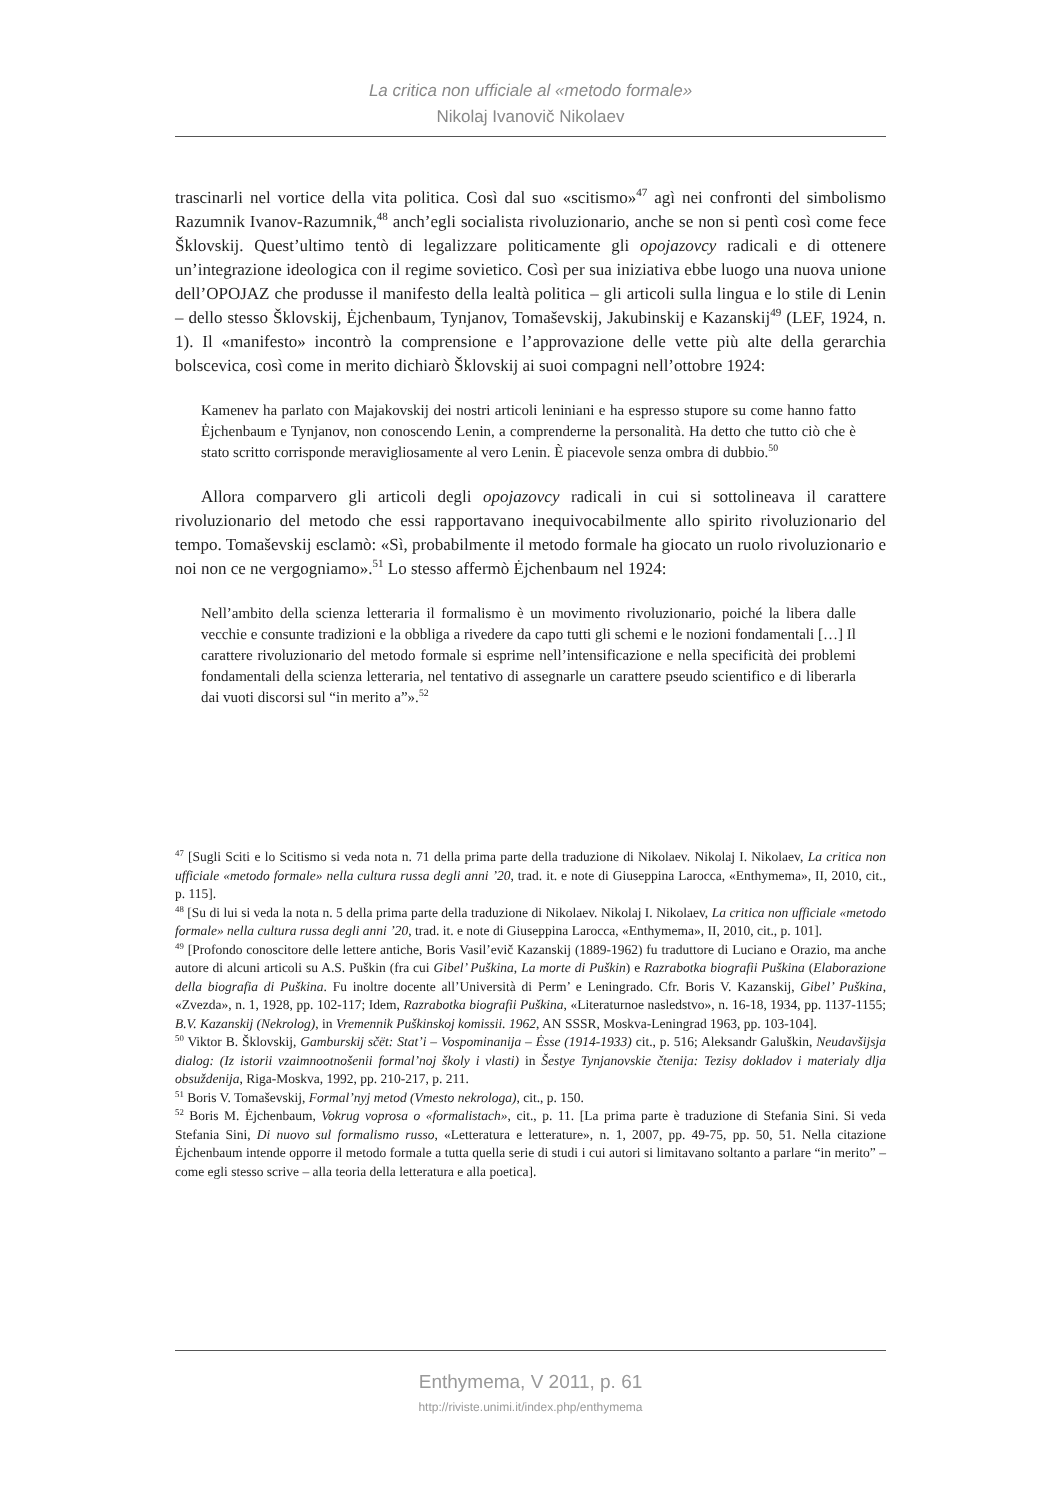La critica non ufficiale al «metodo formale»
Nikolaj Ivanovič Nikolaev
trascinarli nel vortice della vita politica. Così dal suo «scitismo»<sup>47</sup> agì nei confronti del simbolismo Razumnik Ivanov-Razumnik,<sup>48</sup> anch’egli socialista rivoluzionario, anche se non si pentì così come fece Šklovskij. Quest’ultimo tentò di legalizzare politicamente gli opojazovcy radicali e di ottenere un’integrazione ideologica con il regime sovietico. Così per sua iniziativa ebbe luogo una nuova unione dell’OPOJAZ che produsse il manifesto della lealtà politica – gli articoli sulla lingua e lo stile di Lenin – dello stesso Šklovskij, Ėjchenbaum, Tynjanov, Tomaševskij, Jakubinskij e Kazanskij<sup>49</sup> (LEF, 1924, n. 1). Il «manifesto» incontrò la comprensione e l’approvazione delle vette più alte della gerarchia bolscevica, così come in merito dichiarò Šklovskij ai suoi compagni nell’ottobre 1924:
Kamenev ha parlato con Majakovskij dei nostri articoli leniniani e ha espresso stupore su come hanno fatto Ėjchenbaum e Tynjanov, non conoscendo Lenin, a comprenderne la personalità. Ha detto che tutto ciò che è stato scritto corrisponde meravigliosamente al vero Lenin. È piacevole senza ombra di dubbio.<sup>50</sup>
Allora comparvero gli articoli degli opojazovcy radicali in cui si sottolineava il carattere rivoluzionario del metodo che essi rapportavano inequivocabilmente allo spirito rivoluzionario del tempo. Tomaševskij esclamò: «Sì, probabilmente il metodo formale ha giocato un ruolo rivoluzionario e noi non ce ne vergogniamo».<sup>51</sup> Lo stesso affermò Ėjchenbaum nel 1924:
Nell’ambito della scienza letteraria il formalismo è un movimento rivoluzionario, poiché la libera dalle vecchie e consunte tradizioni e la obbliga a rivedere da capo tutti gli schemi e le nozioni fondamentali […] Il carattere rivoluzionario del metodo formale si esprime nell’intensificazione e nella specificità dei problemi fondamentali della scienza letteraria, nel tentativo di assegnarle un carattere pseudo scientifico e di liberarla dai vuoti discorsi sul “in merito a”».<sup>52</sup>
<sup>47</sup> [Sugli Sciti e lo Scitismo si veda nota n. 71 della prima parte della traduzione di Nikolaev. Nikolaj I. Nikolaev, La critica non ufficiale «metodo formale» nella cultura russa degli anni ’20, trad. it. e note di Giuseppina Larocca, «Enthymema», II, 2010, cit., p. 115].
<sup>48</sup> [Su di lui si veda la nota n. 5 della prima parte della traduzione di Nikolaev. Nikolaj I. Nikolaev, La critica non ufficiale «metodo formale» nella cultura russa degli anni ’20, trad. it. e note di Giuseppina Larocca, «Enthymema», II, 2010, cit., p. 101].
<sup>49</sup> [Profondo conoscitore delle lettere antiche, Boris Vasil’evič Kazanskij (1889-1962) fu traduttore di Luciano e Orazio, ma anche autore di alcuni articoli su A.S. Puškin (fra cui Gibel’ Puškina, La morte di Puškin) e Razrabotka biografii Puškina (Elaborazione della biografia di Puškina. Fu inoltre docente all’Università di Perm’ e Leningrado. Cfr. Boris V. Kazanskij, Gibel’ Puškina, «Zvezda», n. 1, 1928, pp. 102-117; Idem, Razrabotka biografii Puškina, «Literaturnoe nasledstvo», n. 16-18, 1934, pp. 1137-1155; B.V. Kazanskij (Nekrolog), in Vremennik Puškinskoj komissii. 1962, AN SSSR, Moskva-Leningrad 1963, pp. 103-104].
<sup>50</sup> Viktor B. Šklovskij, Gamburskij sčët: Stat’i – Vospominanija – Ėsse (1914-1933) cit., p. 516; Aleksandr Galuškin, Neudavšijsja dialog: (Iz istorii vzaimnootnošenii formal’noj školy i vlasti) in Šestye Tynjanovskie čtenija: Tezisy dokladov i materialy dlja obsuždenija, Riga-Moskva, 1992, pp. 210-217, p. 211.
<sup>51</sup> Boris V. Tomaševskij, Formal’nyj metod (Vmesto nekrologa), cit., p. 150.
<sup>52</sup> Boris M. Ėjchenbaum, Vokrug voprosa o «formalistach», cit., p. 11. [La prima parte è traduzione di Stefania Sini. Si veda Stefania Sini, Di nuovo sul formalismo russo, «Letteratura e letterature», n. 1, 2007, pp. 49-75, pp. 50, 51. Nella citazione Ėjchenbaum intende opporre il metodo formale a tutta quella serie di studi i cui autori si limitavano soltanto a parlare “in merito” – come egli stesso scrive – alla teoria della letteratura e alla poetica].
Enthymema, V 2011, p. 61
http://riviste.unimi.it/index.php/enthymema